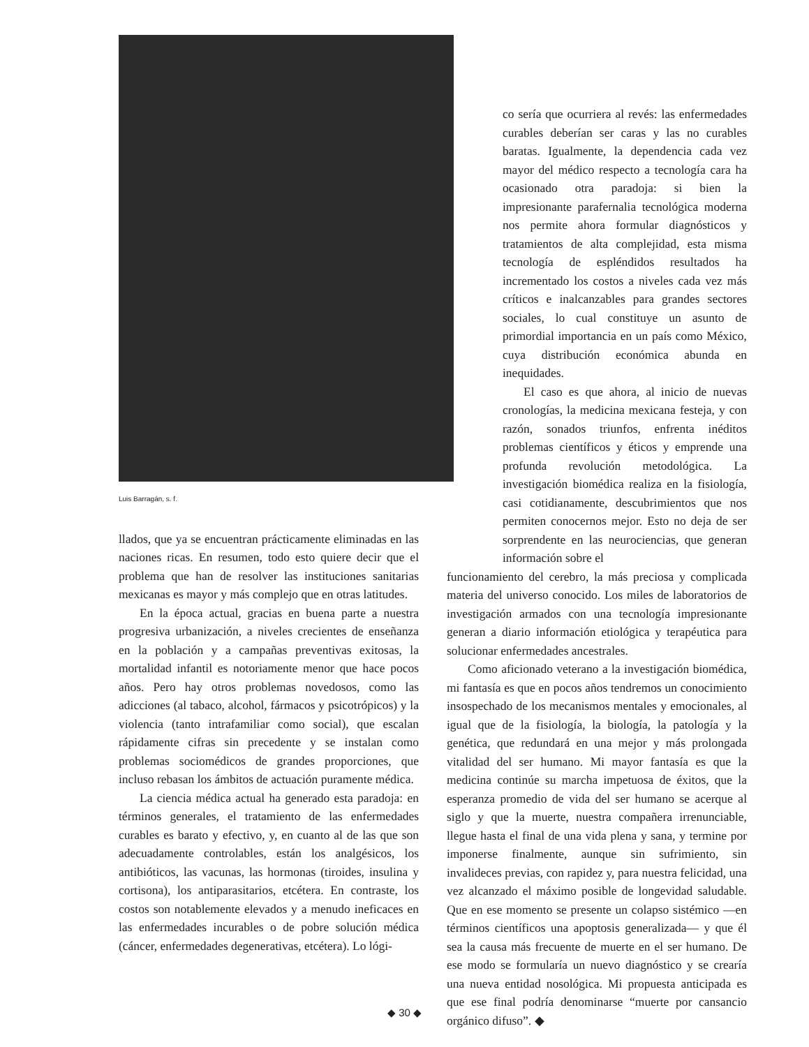Luis Barragán, s. f.
llados, que ya se encuentran prácticamente eliminadas en las naciones ricas. En resumen, todo esto quiere decir que el problema que han de resolver las instituciones sanitarias mexicanas es mayor y más complejo que en otras latitudes.
En la época actual, gracias en buena parte a nuestra progresiva urbanización, a niveles crecientes de enseñanza en la población y a campañas preventivas exitosas, la mortalidad infantil es notoriamente menor que hace pocos años. Pero hay otros problemas novedosos, como las adicciones (al tabaco, alcohol, fármacos y psicotrópicos) y la violencia (tanto intrafamiliar como social), que escalan rápidamente cifras sin precedente y se instalan como problemas sociomédicos de grandes proporciones, que incluso rebasan los ámbitos de actuación puramente médica.
La ciencia médica actual ha generado esta paradoja: en términos generales, el tratamiento de las enfermedades curables es barato y efectivo, y, en cuanto al de las que son adecuadamente controlables, están los analgésicos, los antibióticos, las vacunas, las hormonas (tiroides, insulina y cortisona), los antiparasitarios, etcétera. En contraste, los costos son notablemente elevados y a menudo ineficaces en las enfermedades incurables o de pobre solución médica (cáncer, enfermedades degenerativas, etcétera). Lo lógi-
co sería que ocurriera al revés: las enfermedades curables deberían ser caras y las no curables baratas. Igualmente, la dependencia cada vez mayor del médico respecto a tecnología cara ha ocasionado otra paradoja: si bien la impresionante parafernalia tecnológica moderna nos permite ahora formular diagnósticos y tratamientos de alta complejidad, esta misma tecnología de espléndidos resultados ha incrementado los costos a niveles cada vez más críticos e inalcanzables para grandes sectores sociales, lo cual constituye un asunto de primordial importancia en un país como México, cuya distribución económica abunda en inequidades.
El caso es que ahora, al inicio de nuevas cronologías, la medicina mexicana festeja, y con razón, sonados triunfos, enfrenta inéditos problemas científicos y éticos y emprende una profunda revolución metodológica. La investigación biomédica realiza en la fisiología, casi cotidianamente, descubrimientos que nos permiten conocernos mejor. Esto no deja de ser sorprendente en las neurociencias, que generan información sobre el
funcionamiento del cerebro, la más preciosa y complicada materia del universo conocido. Los miles de laboratorios de investigación armados con una tecnología impresionante generan a diario información etiológica y terapéutica para solucionar enfermedades ancestrales.
Como aficionado veterano a la investigación biomédica, mi fantasía es que en pocos años tendremos un conocimiento insospechado de los mecanismos mentales y emocionales, al igual que de la fisiología, la biología, la patología y la genética, que redundará en una mejor y más prolongada vitalidad del ser humano. Mi mayor fantasía es que la medicina continúe su marcha impetuosa de éxitos, que la esperanza promedio de vida del ser humano se acerque al siglo y que la muerte, nuestra compañera irrenunciable, llegue hasta el final de una vida plena y sana, y termine por imponerse finalmente, aunque sin sufrimiento, sin invalideces previas, con rapidez y, para nuestra felicidad, una vez alcanzado el máximo posible de longevidad saludable. Que en ese momento se presente un colapso sistémico —en términos científicos una apoptosis generalizada— y que él sea la causa más frecuente de muerte en el ser humano. De ese modo se formularía un nuevo diagnóstico y se crearía una nueva entidad nosológica. Mi propuesta anticipada es que ese final podría denominarse “muerte por cansancio orgánico difuso”. ◆
◆ 30 ◆